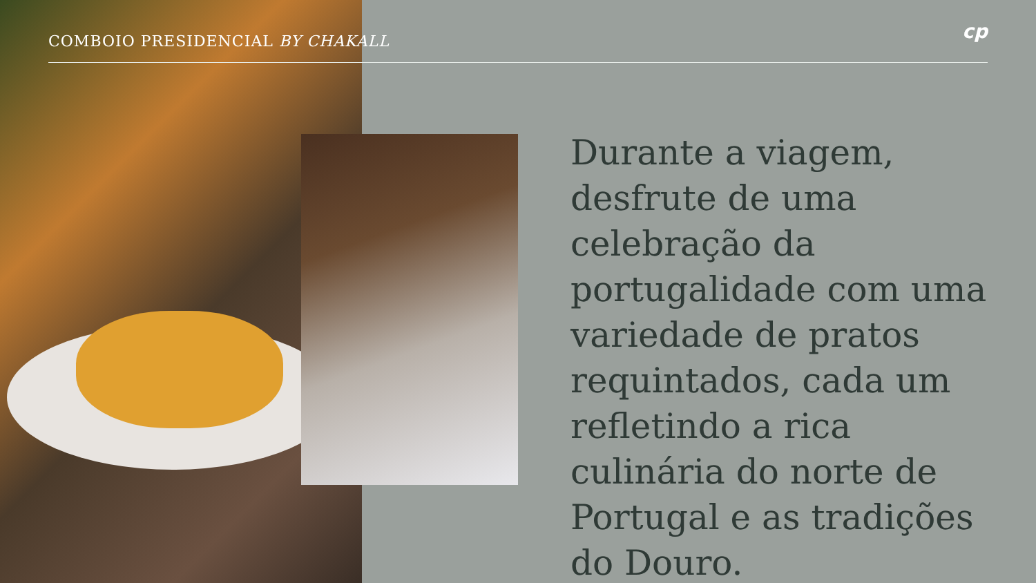COMBOIO PRESIDENCIAL BY CHAKALL
cp
Durante a viagem, desfrute de uma celebração da portugalidade com uma variedade de pratos requintados, cada um refletindo a rica culinária do norte de Portugal e as tradições do Douro.